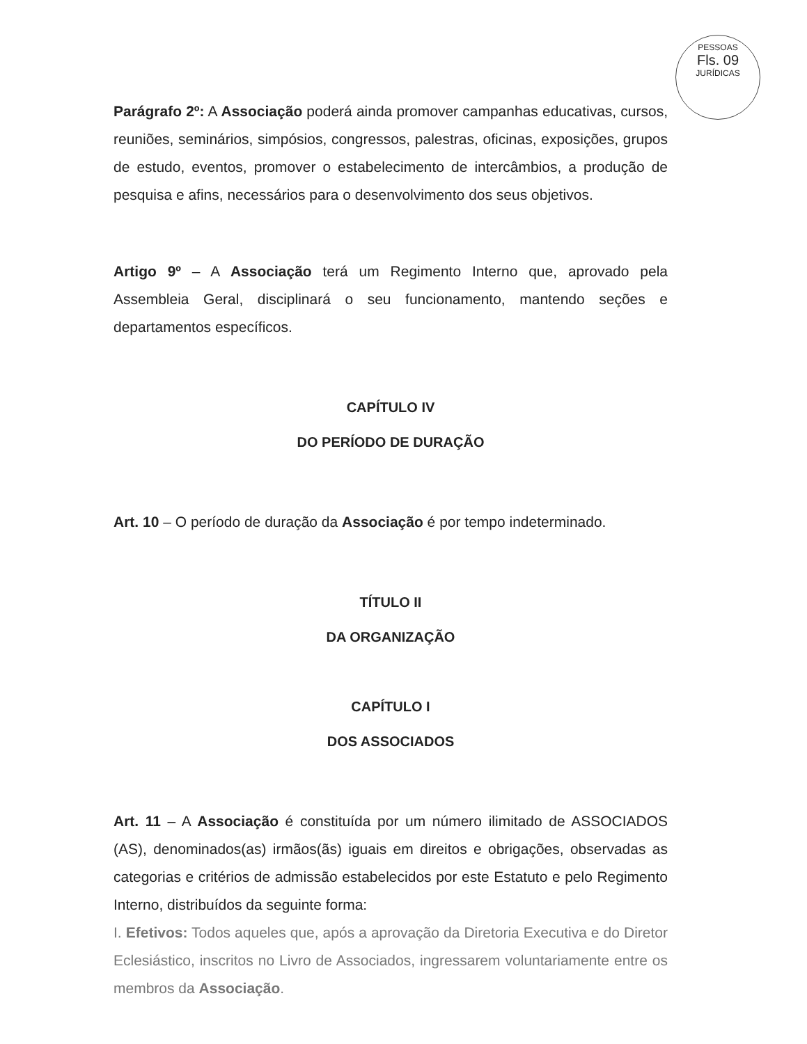PESSOAS
Fls. 09
JURÍDICAS
Parágrafo 2º: A Associação poderá ainda promover campanhas educativas, cursos, reuniões, seminários, simpósios, congressos, palestras, oficinas, exposições, grupos de estudo, eventos, promover o estabelecimento de intercâmbios, a produção de pesquisa e afins, necessários para o desenvolvimento dos seus objetivos.
Artigo 9º – A Associação terá um Regimento Interno que, aprovado pela Assembleia Geral, disciplinará o seu funcionamento, mantendo seções e departamentos específicos.
CAPÍTULO IV
DO PERÍODO DE DURAÇÃO
Art. 10 – O período de duração da Associação é por tempo indeterminado.
TÍTULO II
DA ORGANIZAÇÃO
CAPÍTULO I
DOS ASSOCIADOS
Art. 11 – A Associação é constituída por um número ilimitado de ASSOCIADOS (AS), denominados(as) irmãos(ãs) iguais em direitos e obrigações, observadas as categorias e critérios de admissão estabelecidos por este Estatuto e pelo Regimento Interno, distribuídos da seguinte forma:
I. Efetivos: Todos aqueles que, após a aprovação da Diretoria Executiva e do Diretor Eclesiástico, inscritos no Livro de Associados, ingressarem voluntariamente entre os membros da Associação.